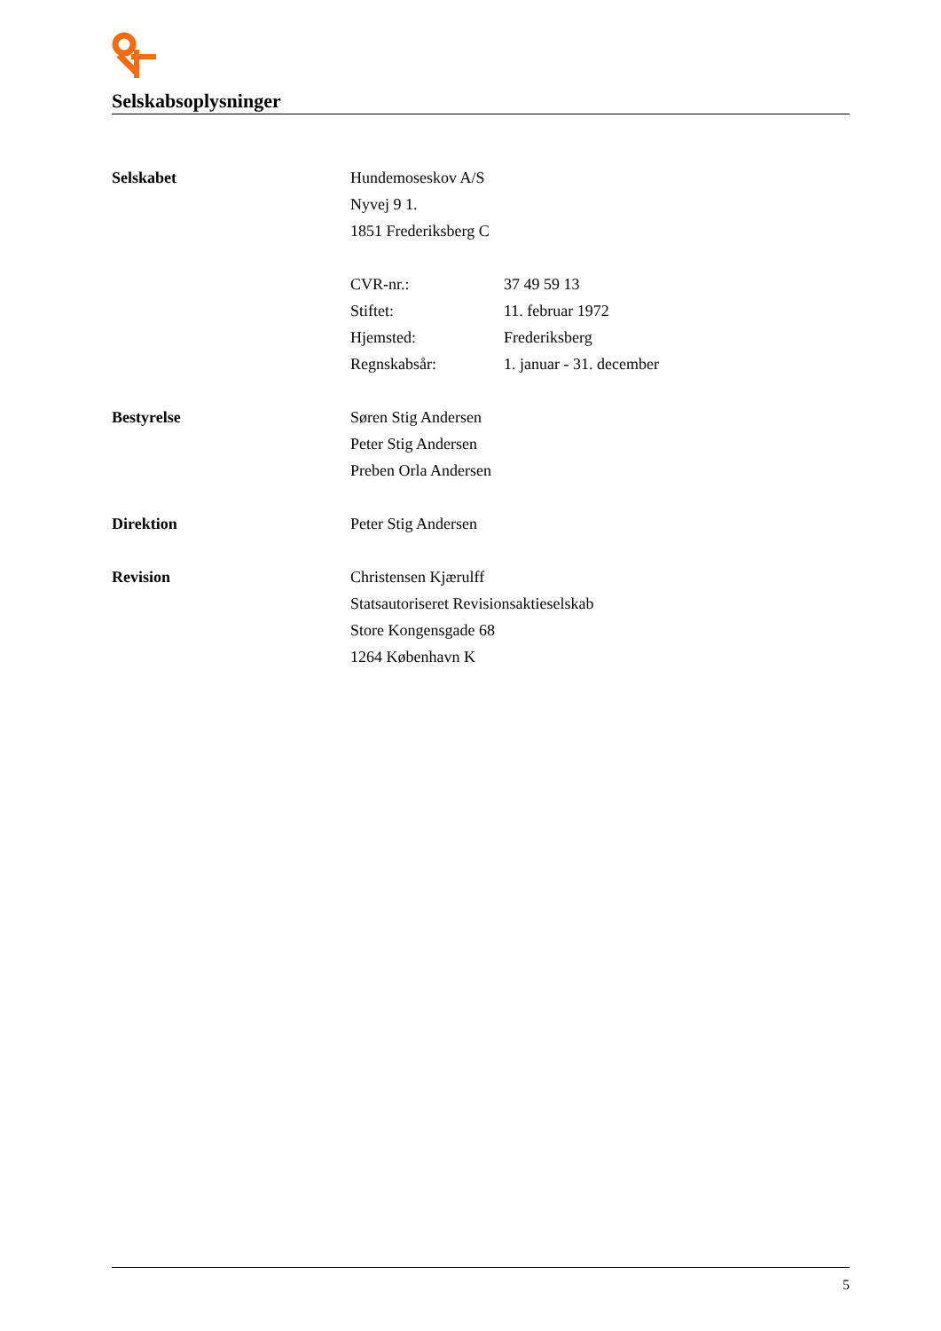Selskabsoplysninger
Selskabet Hundemoseskov A/S
Nyvej 9 1.
1851 Frederiksberg C
CVR-nr.: 37 49 59 13
Stiftet: 11. februar 1972
Hjemsted: Frederiksberg
Regnskabsår: 1. januar - 31. december
Bestyrelse Søren Stig Andersen
Peter Stig Andersen
Preben Orla Andersen
Direktion Peter Stig Andersen
Revision Christensen Kjærulff
Statsautoriseret Revisionsaktieselskab
Store Kongensgade 68
1264 København K
5